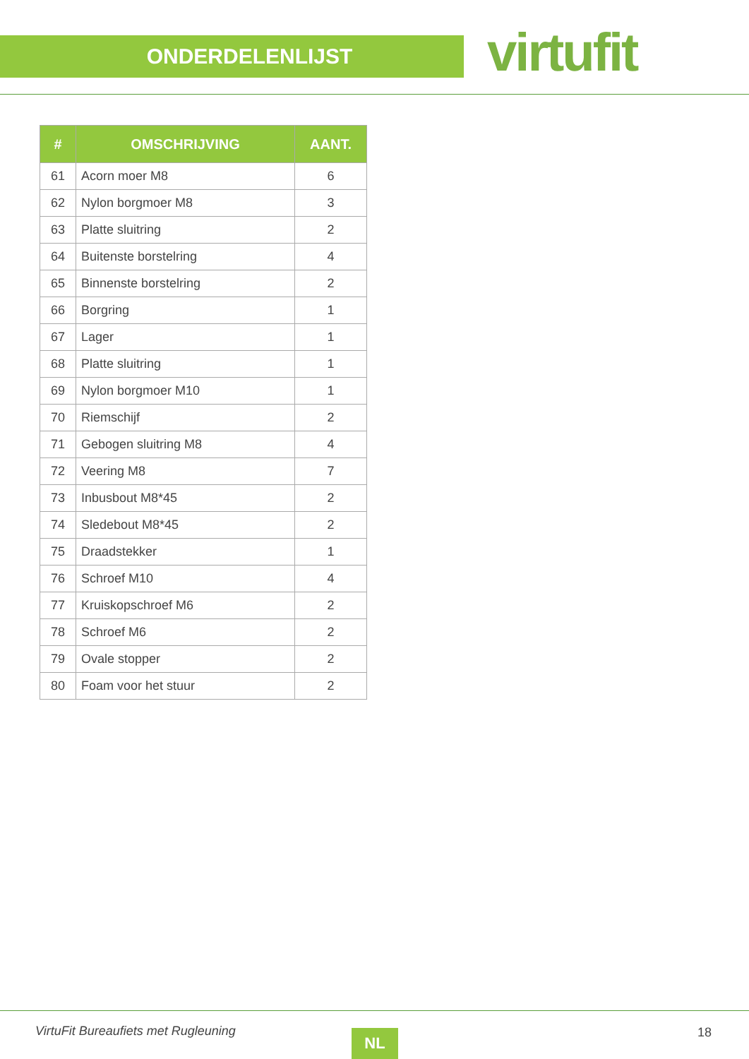ONDERDELENLIJST virtufit
| # | OMSCHRIJVING | AANT. |
| --- | --- | --- |
| 61 | Acorn moer M8 | 6 |
| 62 | Nylon borgmoer M8 | 3 |
| 63 | Platte sluitring | 2 |
| 64 | Buitenste borstelring | 4 |
| 65 | Binnenste borstelring | 2 |
| 66 | Borgring | 1 |
| 67 | Lager | 1 |
| 68 | Platte sluitring | 1 |
| 69 | Nylon borgmoer M10 | 1 |
| 70 | Riemschijf | 2 |
| 71 | Gebogen sluitring M8 | 4 |
| 72 | Veering M8 | 7 |
| 73 | Inbusbout M8*45 | 2 |
| 74 | Sledebout M8*45 | 2 |
| 75 | Draadstekker | 1 |
| 76 | Schroef M10 | 4 |
| 77 | Kruiskopschroef M6 | 2 |
| 78 | Schroef M6 | 2 |
| 79 | Ovale stopper | 2 |
| 80 | Foam voor het stuur | 2 |
VirtuFit Bureaufiets met Rugleuning
NL 18